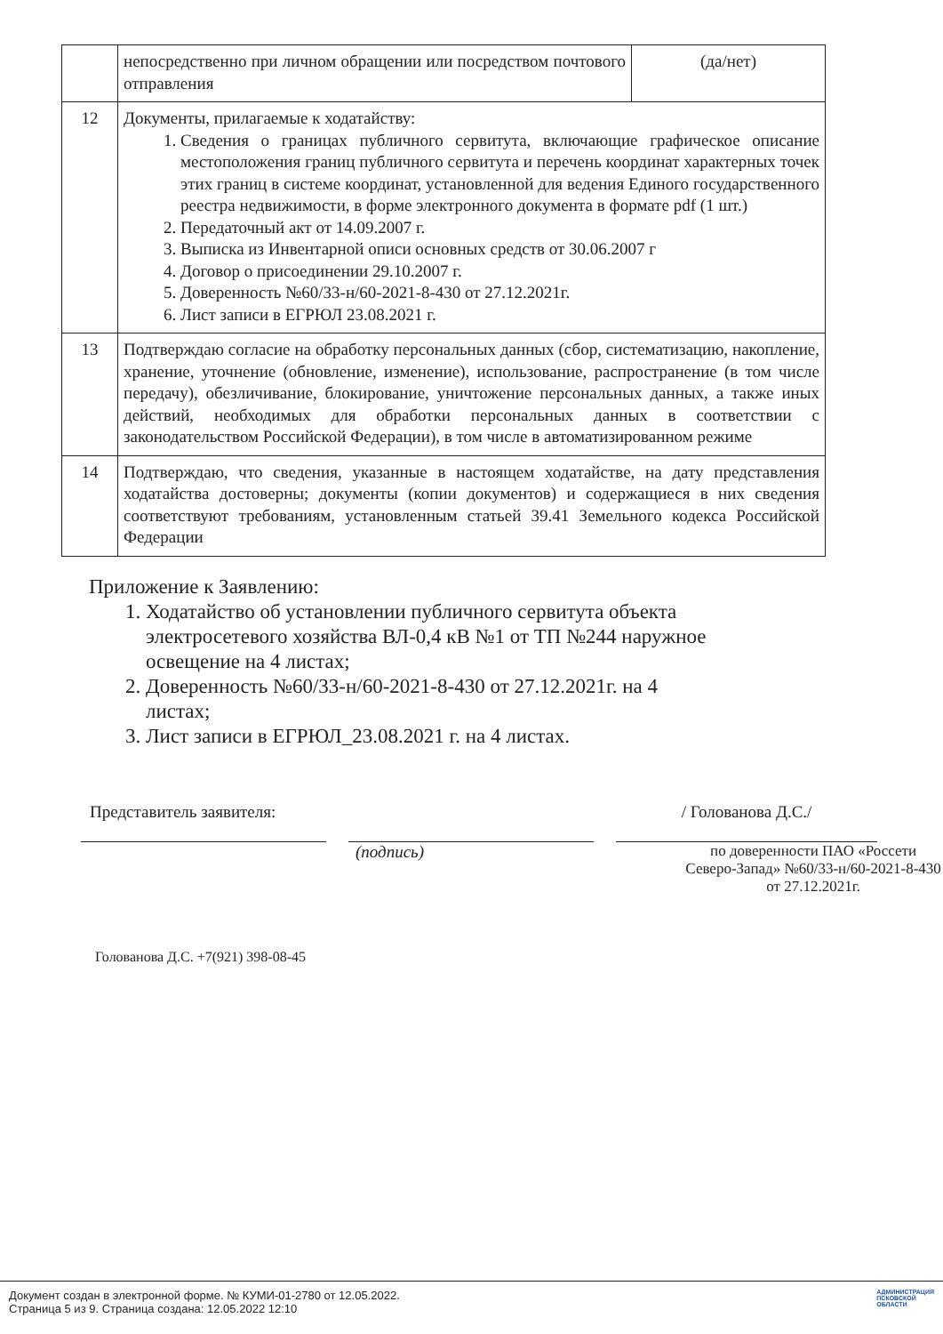| | непосредственно при личном обращении или посредством почтового отправления | (да/нет) |
| 12 | Документы, прилагаемые к ходатайству: 1. Сведения о границах публичного сервитута, включающие графическое описание местоположения границ публичного сервитута и перечень координат характерных точек этих границ в системе координат, установленной для ведения Единого государственного реестра недвижимости, в форме электронного документа в формате pdf (1 шт.) 2. Передаточный акт от 14.09.2007 г. 3. Выписка из Инвентарной описи основных средств от 30.06.2007 г 4. Договор о присоединении 29.10.2007 г. 5. Доверенность №60/33-н/60-2021-8-430 от 27.12.2021г. 6. Лист записи в ЕГРЮЛ 23.08.2021 г. | |
| 13 | Подтверждаю согласие на обработку персональных данных (сбор, систематизацию, накопление, хранение, уточнение (обновление, изменение), использование, распространение (в том числе передачу), обезличивание, блокирование, уничтожение персональных данных, а также иных действий, необходимых для обработки персональных данных в соответствии с законодательством Российской Федерации), в том числе в автоматизированном режиме | |
| 14 | Подтверждаю, что сведения, указанные в настоящем ходатайстве, на дату представления ходатайства достоверны; документы (копии документов) и содержащиеся в них сведения соответствуют требованиям, установленным статьей 39.41 Земельного кодекса Российской Федерации | |
Приложение к Заявлению:
1. Ходатайство об установлении публичного сервитута объекта электросетевого хозяйства ВЛ-0,4 кВ №1 от ТП №244 наружное освещение на 4 листах;
2. Доверенность №60/33-н/60-2021-8-430 от 27.12.2021г. на 4 листах;
3. Лист записи в ЕГРЮЛ_23.08.2021 г. на 4 листах.
Представитель заявителя:
/ Голованова Д.С./
(подпись)
по доверенности ПАО «Россети Северо-Запад» №60/33-н/60-2021-8-430 от 27.12.2021г.
Голованова Д.С. +7(921) 398-08-45
АДМИНИСТРАЦИЯ
ПСКОВСКОЙ
ОБЛАСТИ
Документ создан в электронной форме. № КУМИ-01-2780 от 12.05.2022.
Страница 5 из 9. Страница создана: 12.05.2022 12:10